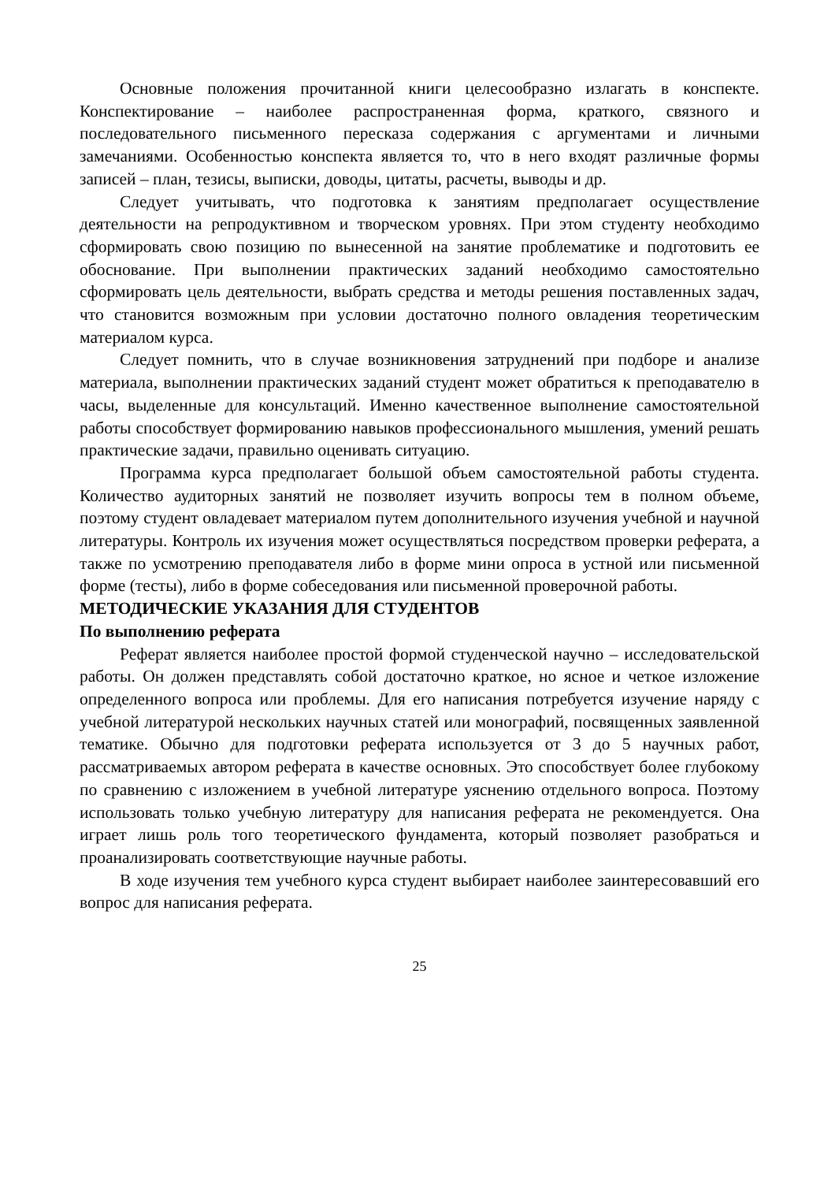Основные положения прочитанной книги целесообразно излагать в конспекте. Конспектирование – наиболее распространенная форма, краткого, связного и последовательного письменного пересказа содержания с аргументами и личными замечаниями. Особенностью конспекта является то, что в него входят различные формы записей – план, тезисы, выписки, доводы, цитаты, расчеты, выводы и др.
Следует учитывать, что подготовка к занятиям предполагает осуществление деятельности на репродуктивном и творческом уровнях. При этом студенту необходимо сформировать свою позицию по вынесенной на занятие проблематике и подготовить ее обоснование. При выполнении практических заданий необходимо самостоятельно сформировать цель деятельности, выбрать средства и методы решения поставленных задач, что становится возможным при условии достаточно полного овладения теоретическим материалом курса.
Следует помнить, что в случае возникновения затруднений при подборе и анализе материала, выполнении практических заданий студент может обратиться к преподавателю в часы, выделенные для консультаций. Именно качественное выполнение самостоятельной работы способствует формированию навыков профессионального мышления, умений решать практические задачи, правильно оценивать ситуацию.
Программа курса предполагает большой объем самостоятельной работы студента. Количество аудиторных занятий не позволяет изучить вопросы тем в полном объеме, поэтому студент овладевает материалом путем дополнительного изучения учебной и научной литературы. Контроль их изучения может осуществляться посредством проверки реферата, а также по усмотрению преподавателя либо в форме мини опроса в устной или письменной форме (тесты), либо в форме собеседования или письменной проверочной работы.
МЕТОДИЧЕСКИЕ УКАЗАНИЯ ДЛЯ СТУДЕНТОВ
По выполнению реферата
Реферат является наиболее простой формой студенческой научно – исследовательской работы. Он должен представлять собой достаточно краткое, но ясное и четкое изложение определенного вопроса или проблемы. Для его написания потребуется изучение наряду с учебной литературой нескольких научных статей или монографий, посвященных заявленной тематике. Обычно для подготовки реферата используется от 3 до 5 научных работ, рассматриваемых автором реферата в качестве основных. Это способствует более глубокому по сравнению с изложением в учебной литературе уяснению отдельного вопроса. Поэтому использовать только учебную литературу для написания реферата не рекомендуется. Она играет лишь роль того теоретического фундамента, который позволяет разобраться и проанализировать соответствующие научные работы.
В ходе изучения тем учебного курса студент выбирает наиболее заинтересовавший его вопрос для написания реферата.
25